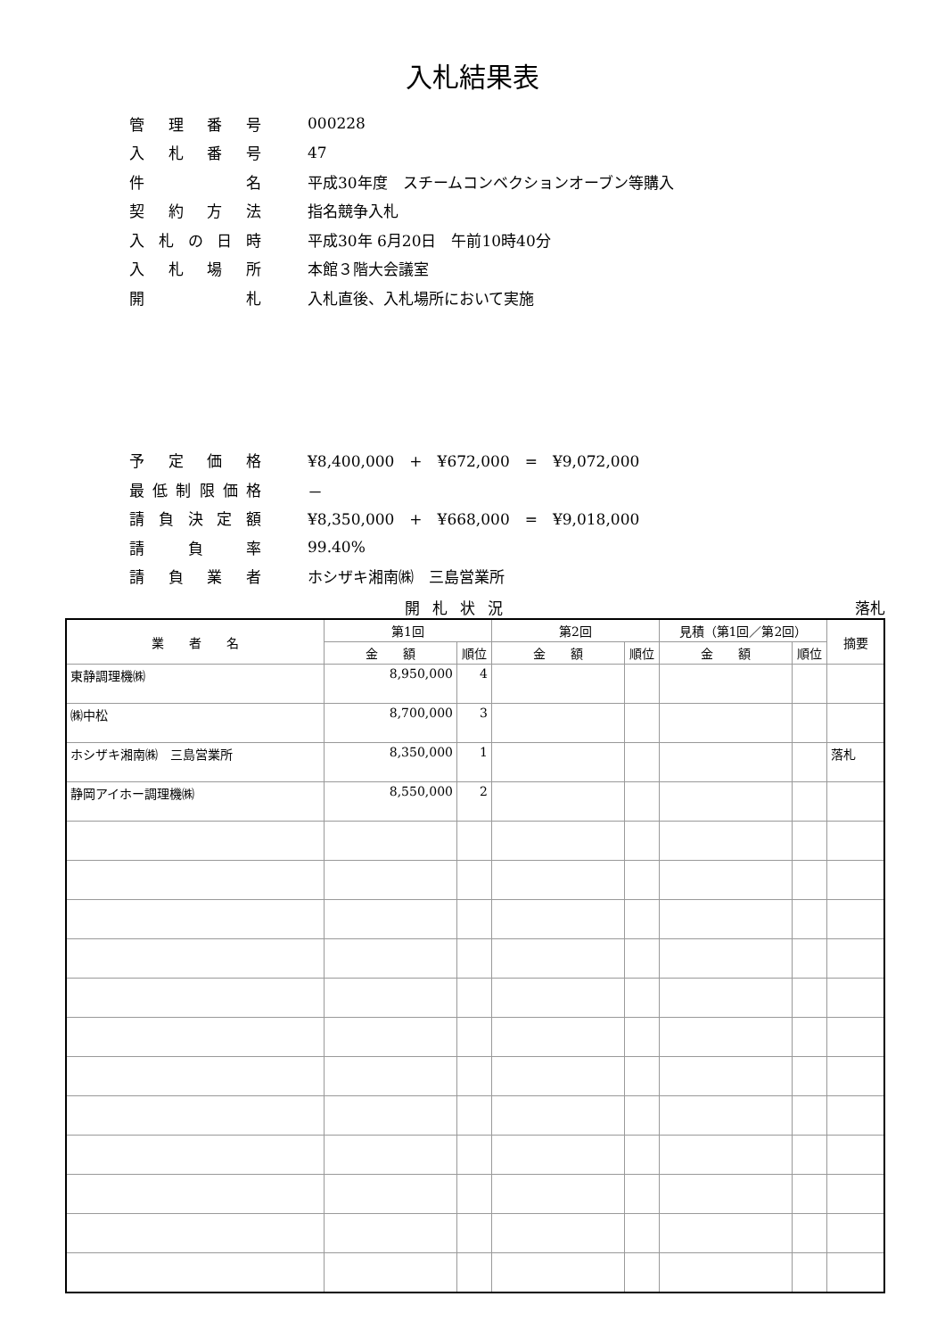入札結果表
管理番号 000228
入札番号 47
件名 平成30年度　スチームコンベクションオーブン等購入
契約方法 指名競争入札
入札の日時 平成30年 6月20日　午前10時40分
入札場所 本館３階大会議室
開札 入札直後、入札場所において実施
予定価格 ¥8,400,000　+　¥672,000　=　¥9,072,000
最低制限価格 －
請負決定額 ¥8,350,000　+　¥668,000　=　¥9,018,000
請負率 99.40%
請負業者 ホシザキ湘南㈱　三島営業所
開札状況 落札
| 業 者 名 | 第1回 | | 第2回 | | 見積（第1回／第2回） | | 摘要 |
| --- | --- | --- | --- | --- | --- | --- | --- |
| | 金 額 | 順位 | 金 額 | 順位 | 金 額 | 順位 | |
| 東静調理機㈱ | 8,950,000 | 4 | | | | | |
| ㈱中松 | 8,700,000 | 3 | | | | | |
| ホシザキ湘南㈱ 三島営業所 | 8,350,000 | 1 | | | | | 落札 |
| 静岡アイホー調理機㈱ | 8,550,000 | 2 | | | | | |